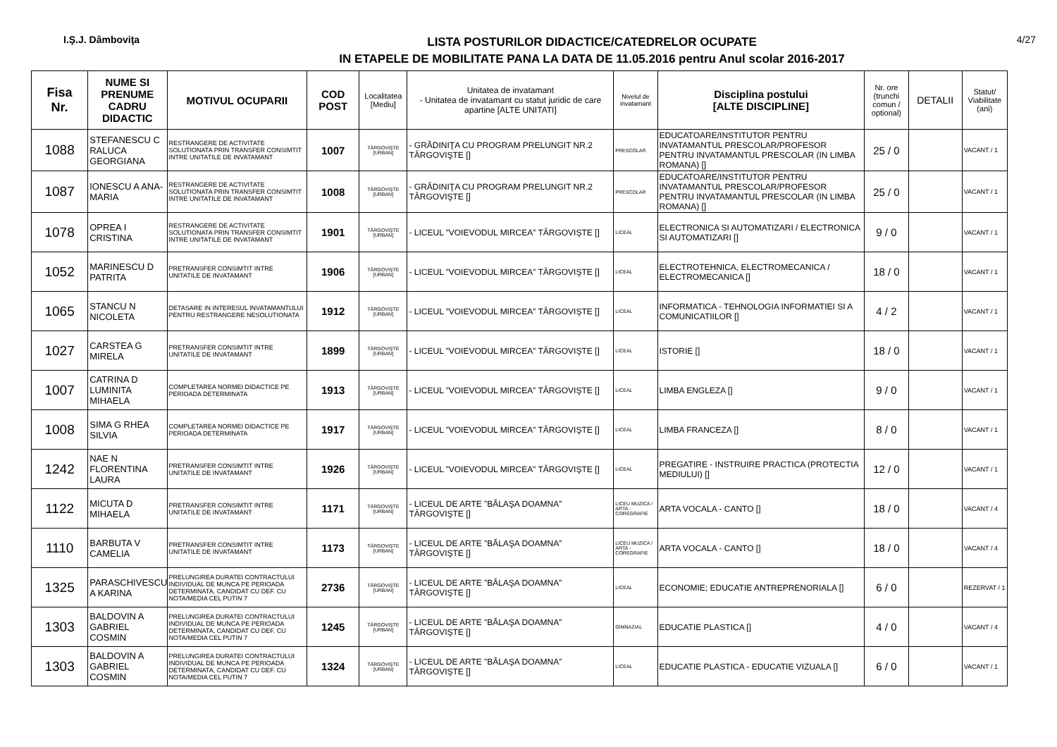I.Ş.J. Dâmboviţa
LISTA POSTURILOR DIDACTICE/CATEDRELOR OCUPATE
IN ETAPELE DE MOBILITATE PANA LA DATA DE 11.05.2016 pentru Anul scolar 2016-2017
4/27
| Fisa Nr. | NUME SI PRENUME CADRU DIDACTIC | MOTIVUL OCUPARII | COD POST | Localitatea [Mediu] | Unitatea de invatamant - Unitatea de invatamant cu statut juridic de care apartine [ALTE UNITATI] | Nivelul de invatamant | Disciplina postului [ALTE DISCIPLINE] | Nr. ore (trunchi comun / optional) | DETALII | Statut/ Viabilitate (ani) |
| --- | --- | --- | --- | --- | --- | --- | --- | --- | --- | --- |
| 1088 | STEFANESCU C RALUCA GEORGIANA | RESTRANGERE DE ACTIVITATE SOLUTIONATA PRIN TRANSFER CONSIMTIT INTRE UNITATILE DE INVATAMANT | 1007 | TÂRGOVIŞTE [URBAN] | - GRĂDINIŢA CU PROGRAM PRELUNGIT NR.2 TÂRGOVIŞTE [] | PRESCOLAR | EDUCATOARE/INSTITUTOR PENTRU INVATAMANTUL PRESCOLAR/PROFESOR PENTRU INVATAMANTUL PRESCOLAR (IN LIMBA ROMANA) [] | 25 / 0 | | VACANT / 1 |
| 1087 | IONESCU A ANA-MARIA | RESTRANGERE DE ACTIVITATE SOLUTIONATA PRIN TRANSFER CONSIMTIT INTRE UNITATILE DE INVATAMANT | 1008 | TÂRGOVIŞTE [URBAN] | - GRĂDINIŢA CU PROGRAM PRELUNGIT NR.2 TÂRGOVIŞTE [] | PRESCOLAR | EDUCATOARE/INSTITUTOR PENTRU INVATAMANTUL PRESCOLAR/PROFESOR PENTRU INVATAMANTUL PRESCOLAR (IN LIMBA ROMANA) [] | 25 / 0 | | VACANT / 1 |
| 1078 | OPREA I CRISTINA | RESTRANGERE DE ACTIVITATE SOLUTIONATA PRIN TRANSFER CONSIMTIT INTRE UNITATILE DE INVATAMANT | 1901 | TÂRGOVIŞTE [URBAN] | - LICEUL ”VOIEVODUL MIRCEA” TÂRGOVIŞTE [] | LICEAL | ELECTRONICA SI AUTOMATIZARI / ELECTRONICA SI AUTOMATIZARI [] | 9 / 0 | | VACANT / 1 |
| 1052 | MARINESCU D PATRITA | PRETRANSFER CONSIMTIT INTRE UNITATILE DE INVATAMANT | 1906 | TÂRGOVIŞTE [URBAN] | - LICEUL ”VOIEVODUL MIRCEA” TÂRGOVIŞTE [] | LICEAL | ELECTROTEHNICA, ELECTROMECANICA / ELECTROMECANICA [] | 18 / 0 | | VACANT / 1 |
| 1065 | STANCU N NICOLETA | DETASARE IN INTERESUL INVATAMANTULUI PENTRU RESTRANGERE NESOLUTIONATA | 1912 | TÂRGOVIŞTE [URBAN] | - LICEUL ”VOIEVODUL MIRCEA” TÂRGOVIŞTE [] | LICEAL | INFORMATICA - TEHNOLOGIA INFORMATIEI SI A COMUNICATIILOR [] | 4 / 2 | | VACANT / 1 |
| 1027 | CARSTEA G MIRELA | PRETRANSFER CONSIMTIT INTRE UNITATILE DE INVATAMANT | 1899 | TÂRGOVIŞTE [URBAN] | - LICEUL ”VOIEVODUL MIRCEA” TÂRGOVIŞTE [] | LICEAL | ISTORIE [] | 18 / 0 | | VACANT / 1 |
| 1007 | CATRINA D LUMINITA MIHAELA | COMPLETAREA NORMEI DIDACTICE PE PERIOADA DETERMINATA | 1913 | TÂRGOVIŞTE [URBAN] | - LICEUL ”VOIEVODUL MIRCEA” TÂRGOVIŞTE [] | LICEAL | LIMBA ENGLEZA [] | 9 / 0 | | VACANT / 1 |
| 1008 | SIMA G RHEA SILVIA | COMPLETAREA NORMEI DIDACTICE PE PERIOADA DETERMINATA | 1917 | TÂRGOVIŞTE [URBAN] | - LICEUL ”VOIEVODUL MIRCEA” TÂRGOVIŞTE [] | LICEAL | LIMBA FRANCEZA [] | 8 / 0 | | VACANT / 1 |
| 1242 | NAE N FLORENTINA LAURA | PRETRANSFER CONSIMTIT INTRE UNITATILE DE INVATAMANT | 1926 | TÂRGOVIŞTE [URBAN] | - LICEUL ”VOIEVODUL MIRCEA” TÂRGOVIŞTE [] | LICEAL | PREGATIRE - INSTRUIRE PRACTICA (PROTECTIA MEDIULUI) [] | 12 / 0 | | VACANT / 1 |
| 1122 | MICUTA D MIHAELA | PRETRANSFER CONSIMTIT INTRE UNITATILE DE INVATAMANT | 1171 | TÂRGOVIŞTE [URBAN] | - LICEUL DE ARTE ”BĂLAŞA DOAMNA” TÂRGOVIŞTE [] | LICEU MUZICA / ARTA - COREGRAFIE | ARTA VOCALA - CANTO [] | 18 / 0 | | VACANT / 4 |
| 1110 | BARBUTA V CAMELIA | PRETRANSFER CONSIMTIT INTRE UNITATILE DE INVATAMANT | 1173 | TÂRGOVIŞTE [URBAN] | - LICEUL DE ARTE ”BĂLAŞA DOAMNA” TÂRGOVIŞTE [] | LICEU MUZICA / ARTA - COREGRAFIE | ARTA VOCALA - CANTO [] | 18 / 0 | | VACANT / 4 |
| 1325 | PARASCHIVESCU A KARINA | PRELUNGIREA DURATEI CONTRACTULUI INDIVIDUAL DE MUNCA PE PERIOADA DETERMINATA, CANDIDAT CU DEF. CU NOTA/MEDIA CEL PUTIN 7 | 2736 | TÂRGOVIŞTE [URBAN] | - LICEUL DE ARTE ”BĂLAŞA DOAMNA” TÂRGOVIŞTE [] | LICEAL | ECONOMIE; EDUCATIE ANTREPRENORIALA [] | 6 / 0 | | REZERVAT / 1 |
| 1303 | BALDOVIN A GABRIEL COSMIN | PRELUNGIREA DURATEI CONTRACTULUI INDIVIDUAL DE MUNCA PE PERIOADA DETERMINATA, CANDIDAT CU DEF. CU NOTA/MEDIA CEL PUTIN 7 | 1245 | TÂRGOVIŞTE [URBAN] | - LICEUL DE ARTE ”BĂLAŞA DOAMNA” TÂRGOVIŞTE [] | GIMNAZIAL | EDUCATIE PLASTICA [] | 4 / 0 | | VACANT / 4 |
| 1303 | BALDOVIN A GABRIEL COSMIN | PRELUNGIREA DURATEI CONTRACTULUI INDIVIDUAL DE MUNCA PE PERIOADA DETERMINATA, CANDIDAT CU DEF. CU NOTA/MEDIA CEL PUTIN 7 | 1324 | TÂRGOVIŞTE [URBAN] | - LICEUL DE ARTE ”BĂLAŞA DOAMNA” TÂRGOVIŞTE [] | LICEAL | EDUCATIE PLASTICA - EDUCATIE VIZUALA [] | 6 / 0 | | VACANT / 1 |